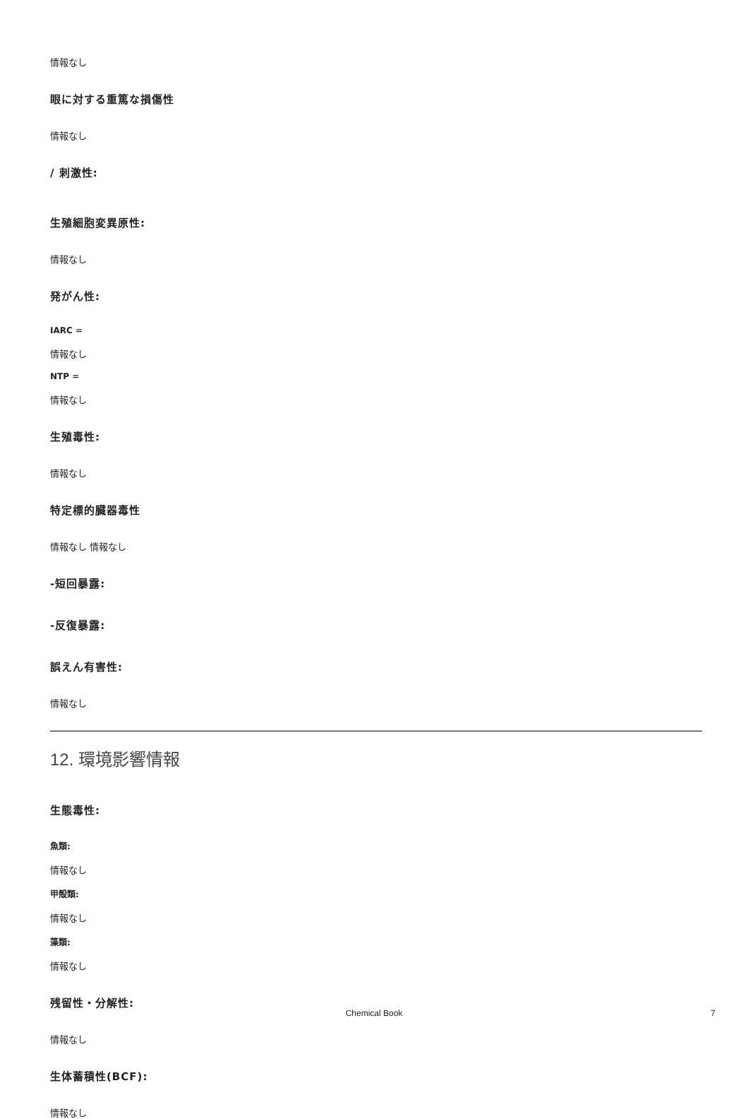情報なし
眼に対する重篤な損傷性
情報なし
/ 刺激性:
生殖細胞変異原性:
情報なし
発がん性:
IARC =
情報なし
NTP =
情報なし
生殖毒性:
情報なし
特定標的臓器毒性
情報なし 情報なし
-短回暴露:
-反復暴露:
誤えん有害性:
情報なし
12. 環境影響情報
生態毒性:
魚類:
情報なし
甲殻類:
情報なし
藻類:
情報なし
残留性・分解性:
情報なし
生体蓄積性(BCF):
情報なし
Chemical Book 7